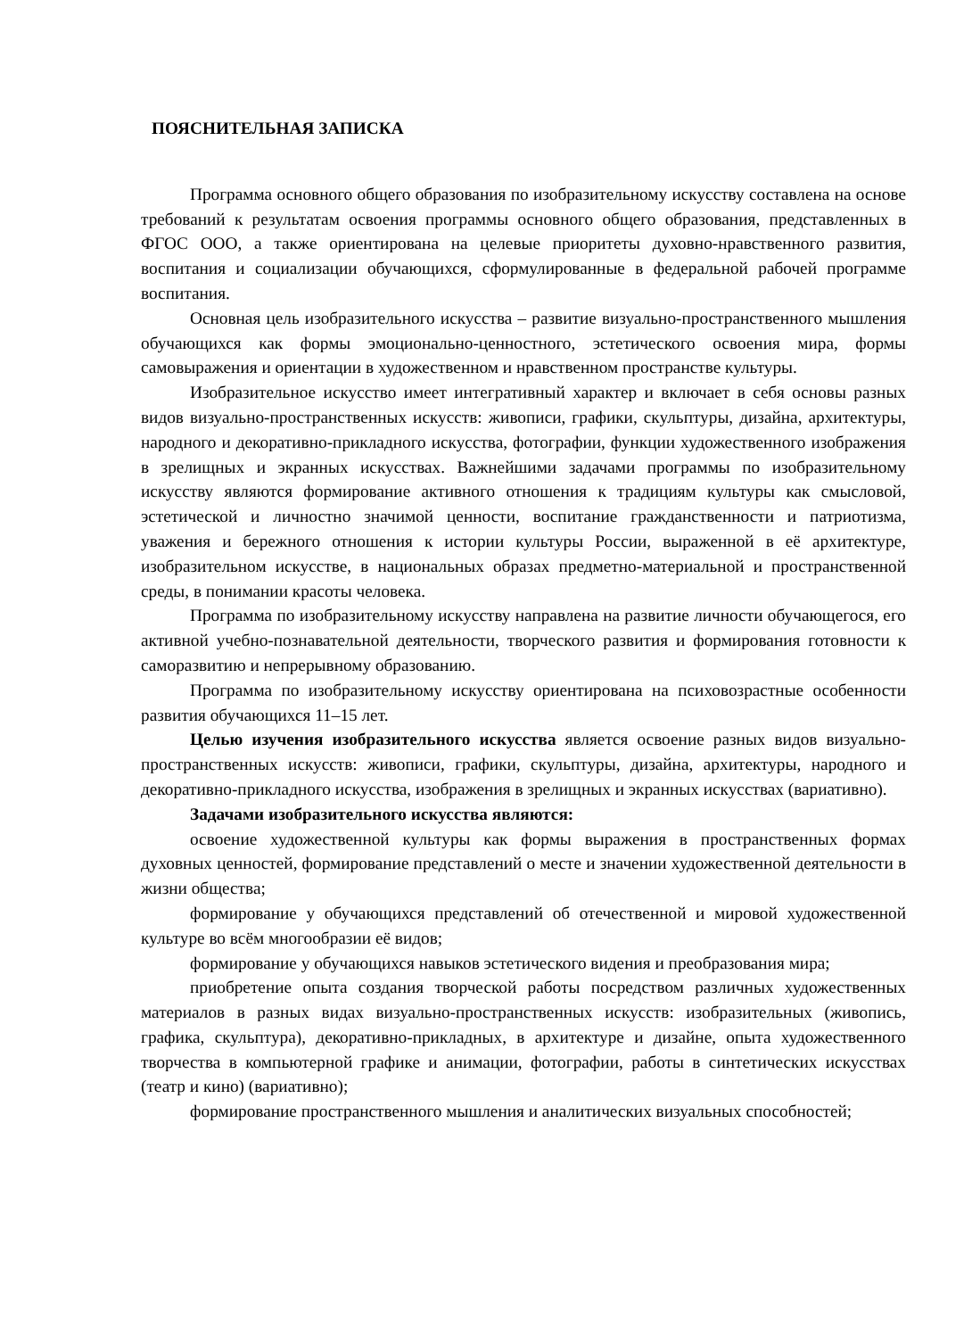ПОЯСНИТЕЛЬНАЯ ЗАПИСКА
Программа основного общего образования по изобразительному искусству составлена на основе требований к результатам освоения программы основного общего образования, представленных в ФГОС ООО, а также ориентирована на целевые приоритеты духовно-нравственного развития, воспитания и социализации обучающихся, сформулированные в федеральной рабочей программе воспитания.
Основная цель изобразительного искусства – развитие визуально-пространственного мышления обучающихся как формы эмоционально-ценностного, эстетического освоения мира, формы самовыражения и ориентации в художественном и нравственном пространстве культуры.
Изобразительное искусство имеет интегративный характер и включает в себя основы разных видов визуально-пространственных искусств: живописи, графики, скульптуры, дизайна, архитектуры, народного и декоративно-прикладного искусства, фотографии, функции художественного изображения в зрелищных и экранных искусствах. Важнейшими задачами программы по изобразительному искусству являются формирование активного отношения к традициям культуры как смысловой, эстетической и личностно значимой ценности, воспитание гражданственности и патриотизма, уважения и бережного отношения к истории культуры России, выраженной в её архитектуре, изобразительном искусстве, в национальных образах предметно-материальной и пространственной среды, в понимании красоты человека.
Программа по изобразительному искусству направлена на развитие личности обучающегося, его активной учебно-познавательной деятельности, творческого развития и формирования готовности к саморазвитию и непрерывному образованию.
Программа по изобразительному искусству ориентирована на психовозрастные особенности развития обучающихся 11–15 лет.
Целью изучения изобразительного искусства является освоение разных видов визуально-пространственных искусств: живописи, графики, скульптуры, дизайна, архитектуры, народного и декоративно-прикладного искусства, изображения в зрелищных и экранных искусствах (вариативно).
Задачами изобразительного искусства являются:
освоение художественной культуры как формы выражения в пространственных формах духовных ценностей, формирование представлений о месте и значении художественной деятельности в жизни общества;
формирование у обучающихся представлений об отечественной и мировой художественной культуре во всём многообразии её видов;
формирование у обучающихся навыков эстетического видения и преобразования мира;
приобретение опыта создания творческой работы посредством различных художественных материалов в разных видах визуально-пространственных искусств: изобразительных (живопись, графика, скульптура), декоративно-прикладных, в архитектуре и дизайне, опыта художественного творчества в компьютерной графике и анимации, фотографии, работы в синтетических искусствах (театр и кино) (вариативно);
формирование пространственного мышления и аналитических визуальных способностей;